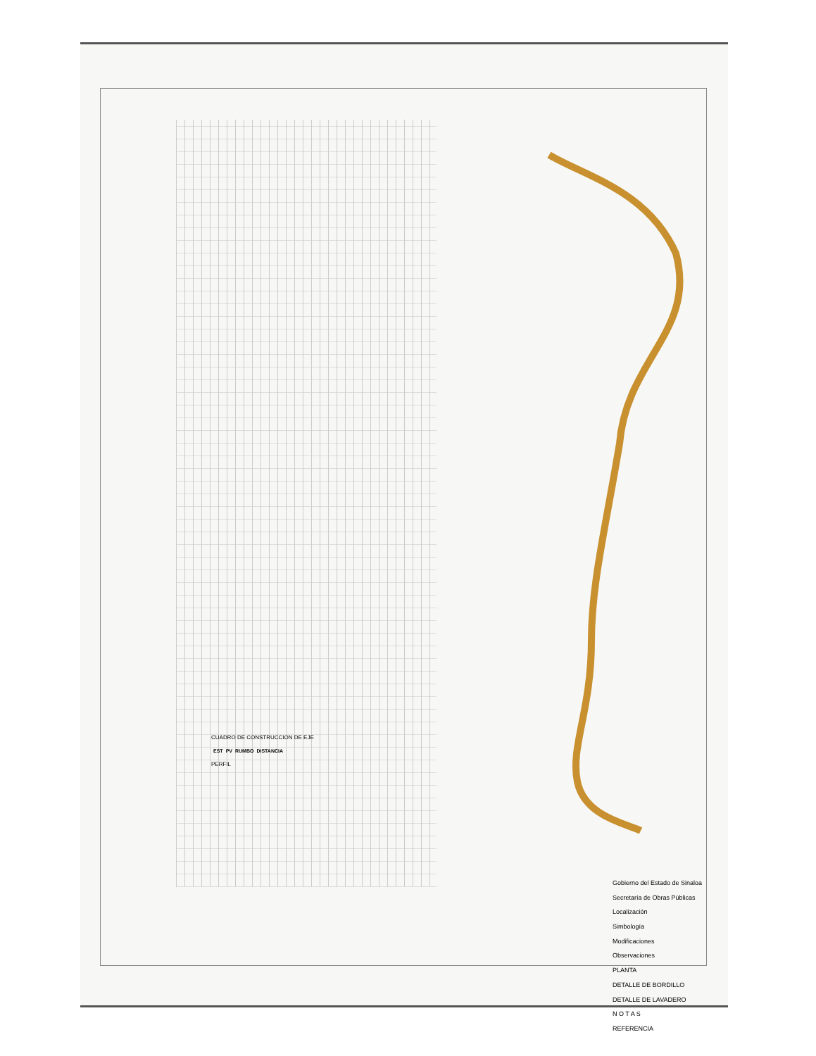CUADRO DE CONSTRUCCION DE EJE
| EST | PV | RUMBO | DISTANCIA |
| --- | --- | --- | --- |
PERFIL
Gobierno del Estado de Sinaloa
Secretaría de Obras Públicas
Localización
Simbología
Modificaciones
Observaciones
PLANTA
DETALLE DE BORDILLO
DETALLE DE LAVADERO
N O T A S
REFERENCIA